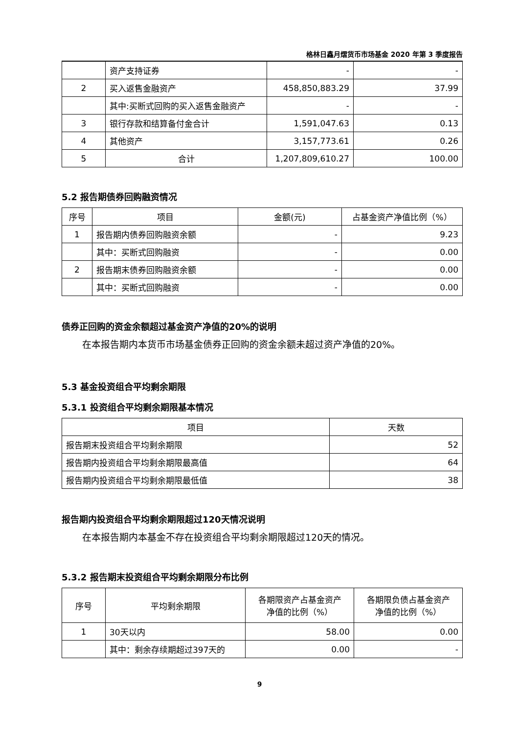格林日鑫月熠货币市场基金 2020 年第 3 季度报告
| | 资产支持证券 | - | - |
| 2 | 买入返售金融资产 | 458,850,883.29 | 37.99 |
| | 其中:买断式回购的买入返售金融资产 | - | - |
| 3 | 银行存款和结算备付金合计 | 1,591,047.63 | 0.13 |
| 4 | 其他资产 | 3,157,773.61 | 0.26 |
| 5 | 合计 | 1,207,809,610.27 | 100.00 |
5.2 报告期债券回购融资情况
| 序号 | 项目 | 金额(元) | 占基金资产净值比例（%） |
| --- | --- | --- | --- |
| 1 | 报告期内债券回购融资余额 | - | 9.23 |
| | 其中：买断式回购融资 | - | 0.00 |
| 2 | 报告期末债券回购融资余额 | - | 0.00 |
| | 其中：买断式回购融资 | - | 0.00 |
债券正回购的资金余额超过基金资产净值的20%的说明
在本报告期内本货币市场基金债券正回购的资金余额未超过资产净值的20%。
5.3 基金投资组合平均剩余期限
5.3.1 投资组合平均剩余期限基本情况
| 项目 | 天数 |
| --- | --- |
| 报告期末投资组合平均剩余期限 | 52 |
| 报告期内投资组合平均剩余期限最高值 | 64 |
| 报告期内投资组合平均剩余期限最低值 | 38 |
报告期内投资组合平均剩余期限超过120天情况说明
在本报告期内本基金不存在投资组合平均剩余期限超过120天的情况。
5.3.2 报告期末投资组合平均剩余期限分布比例
| 序号 | 平均剩余期限 | 各期限资产占基金资产 净值的比例（%） | 各期限负债占基金资产 净值的比例（%） |
| --- | --- | --- | --- |
| 1 | 30天以内 | 58.00 | 0.00 |
| | 其中：剩余存续期超过397天的 | 0.00 | - |
9